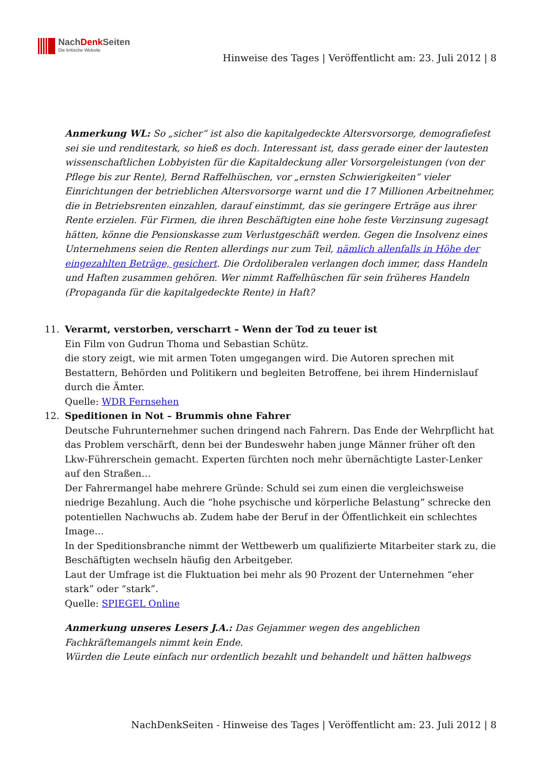NachDenk Seiten
Die kritische Website
Hinweise des Tages | Veröffentlicht am: 23. Juli 2012 | 8
Anmerkung WL: So „sicher“ ist also die kapitalgedeckte Altersvorsorge, demografiefest sei sie und renditestark, so hieß es doch. Interessant ist, dass gerade einer der lautesten wissenschaftlichen Lobbyisten für die Kapitaldeckung aller Vorsorgeleistungen (von der Pflege bis zur Rente), Bernd Raffelhüschen, vor „ernsten Schwierigkeiten“ vieler Einrichtungen der betrieblichen Altersvorsorge warnt und die 17 Millionen Arbeitnehmer, die in Betriebsrenten einzahlen, darauf einstimmt, das sie geringere Erträge aus ihrer Rente erzielen. Für Firmen, die ihren Beschäftigten eine hohe feste Verzinsung zugesagt hätten, könne die Pensionskasse zum Verlustgeschäft werden. Gegen die Insolvenz eines Unternehmens seien die Renten allerdings nur zum Teil, nämlich allenfalls in Höhe der eingezahlten Beträge, gesichert. Die Ordoliberalen verlangen doch immer, dass Handeln und Haften zusammen gehören. Wer nimmt Raffelhüschen für sein früheres Handeln (Propaganda für die kapitalgedeckte Rente) in Haft?
11. Verarmt, verstorben, verscharrt – Wenn der Tod zu teuer ist
Ein Film von Gudrun Thoma und Sebastian Schütz.
die story zeigt, wie mit armen Toten umgegangen wird. Die Autoren sprechen mit Bestattern, Behörden und Politikern und begleiten Betroffene, bei ihrem Hindernislauf durch die Ämter.
Quelle: WDR Fernsehen
12. Speditionen in Not – Brummis ohne Fahrer
Deutsche Fuhrunternehmer suchen dringend nach Fahrern. Das Ende der Wehrpflicht hat das Problem verschärft, denn bei der Bundeswehr haben junge Männer früher oft den Lkw-Führerschein gemacht. Experten fürchten noch mehr übernächtigte Laster-Lenker auf den Straßen…
Der Fahrermangel habe mehrere Gründe: Schuld sei zum einen die vergleichsweise niedrige Bezahlung. Auch die “hohe psychische und körperliche Belastung” schrecke den potentiellen Nachwuchs ab. Zudem habe der Beruf in der Öffentlichkeit ein schlechtes Image…
In der Speditionsbranche nimmt der Wettbewerb um qualifizierte Mitarbeiter stark zu, die Beschäftigten wechseln häufig den Arbeitgeber.
Laut der Umfrage ist die Fluktuation bei mehr als 90 Prozent der Unternehmen “eher stark” oder “stark”.
Quelle: SPIEGEL Online
Anmerkung unseres Lesers J.A.: Das Gejammer wegen des angeblichen Fachkräftemangels nimmt kein Ende.
Würden die Leute einfach nur ordentlich bezahlt und behandelt und hätten halbwegs
NachDenkSeiten - Hinweise des Tages | Veröffentlicht am: 23. Juli 2012 | 8